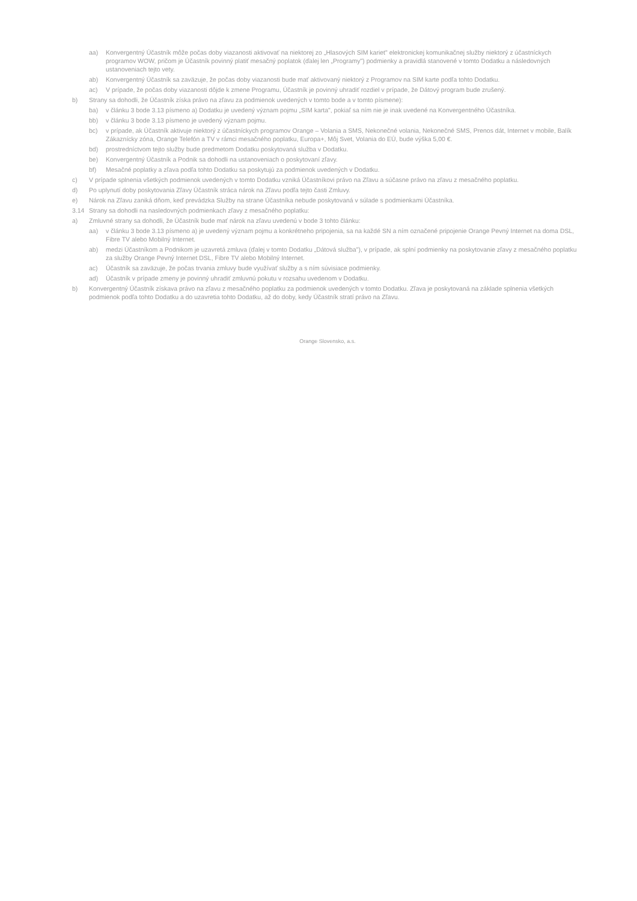aa) Konvergentný Účastník môže počas doby viazanosti aktivovať na niektorej zo „Hlasových SIM kariet" elektronickej komunikačnej služby niektorý z účastníckych programov WOW, pričom je Účastník povinný platiť mesačný poplatok (ďalej len „Programy") podmienky a pravidlá stanovené v tomto Dodatku a následovných ustanoveniach tejto vety.
ab) Konvergentný Účastník sa zaväzuje, že počas doby viazanosti bude mať aktivovaný niektorý z Programov na SIM karte podľa tohto Dodatku.
ac) V prípade, že počas doby viazanosti dôjde k zmene Programu, Účastník je povinný uhradiť rozdiel v prípade, že Dátový program bude zrušený.
b) Strany sa dohodli, že Účastník získa právo na zľavu za podmienok uvedených v tomto bode a v tomto písmene):
ba) v článku 3 bode 3.13 písmeno a) Dodatku je uvedený význam pojmu „SIM karta", pokiaľ sa ním nie je inak uvedené na Konvergentného Účastníka.
bb) v článku 3 bode 3.13 písmeno je uvedený význam pojmu.
bc) v prípade, ak Účastník aktivuje niektorý z účastníckych programov Orange – Volania a SMS, Nekonečné volania, Nekonečné SMS, Prenos dát, Internet v mobile, Balík Zákaznícky zóna, Orange Telefón a TV v rámci mesačného poplatku, Europa+, Môj Svet, Volania do EÚ, bude výška 5,00 €.
bd) prostredníctvom tejto služby bude predmetom Dodatku poskytovaná služba v Dodatku.
be) Konvergentný Účastník a Podnik sa dohodli na ustanoveniach o poskytovaní zľavy.
bf) Mesačné poplatky a zľava podľa tohto Dodatku sa poskytujú za podmienok uvedených v Dodatku.
c) V prípade splnenia všetkých podmienok uvedených v tomto Dodatku vzniká Účastníkovi právo na Zľavu a súčasne právo na zľavu z mesačného poplatku.
d) Po uplynutí doby poskytovania Zľavy Účastník stráca nárok na Zľavu podľa tejto časti Zmluvy.
e) Nárok na Zľavu zaniká dňom, keď prevádzka Služby na strane Účastníka nebude poskytovaná v súlade s podmienkami Účastníka.
3.14 Strany sa dohodli na nasledovných podmienkach zľavy z mesačného poplatku:
a) Zmluvné strany sa dohodli, že Účastník bude mať nárok na zľavu uvedenú v bode 3 tohto článku:
aa) v článku 3 bode 3.13 písmeno a) je uvedený význam pojmu a konkrétneho pripojenia, sa na každé SN a ním označené pripojenie Orange Pevný Internet na doma DSL, Fibre TV alebo Mobilný Internet.
ab) medzi Účastníkom a Podnikom je uzavretá zmluva (ďalej v tomto Dodatku „Dátová služba"), v prípade, ak splní podmienky na poskytovanie zľavy z mesačného poplatku za služby Orange Pevný Internet DSL, Fibre TV alebo Mobilný Internet.
ac) Účastník sa zaväzuje, že počas trvania zmluvy bude využívať služby a s ním súvisiace podmienky.
ad) Účastník v prípade zmeny je povinný uhradiť zmluvnú pokutu v rozsahu uvedenom v Dodatku.
b) Konvergentný Účastník získava právo na zľavu z mesačného poplatku za podmienok uvedených v tomto Dodatku. Zľava je poskytovaná na základe splnenia všetkých podmienok podľa tohto Dodatku a do uzavretia tohto Dodatku, až do doby, kedy Účastník stratí právo na Zľavu.
Orange Slovensko, a.s.